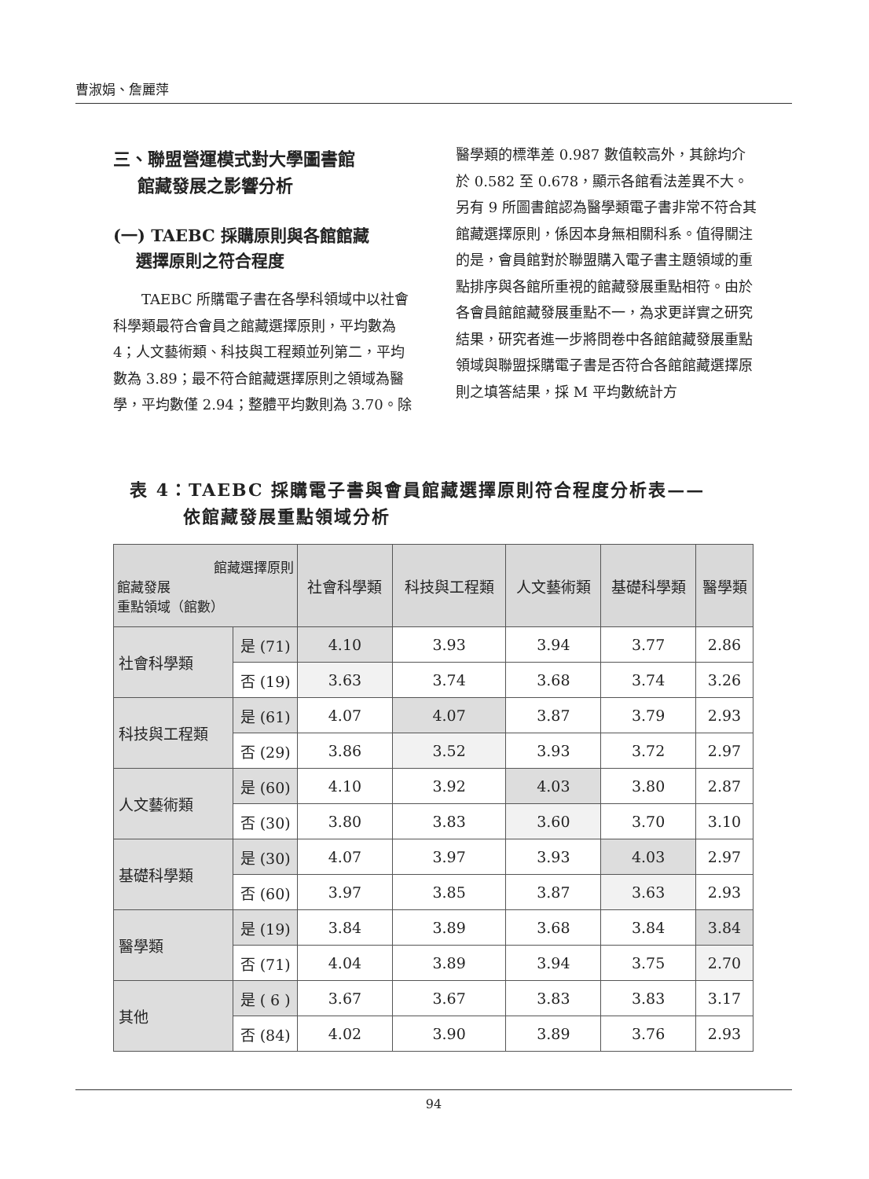曹淑娟、詹麗萍
三、聯盟營運模式對大學圖書館
館藏發展之影響分析
(一) TAEBC 採購原則與各館館藏
選擇原則之符合程度
TAEBC 所購電子書在各學科領域中以社會科學類最符合會員之館藏選擇原則，平均數為 4；人文藝術類、科技與工程類並列第二，平均數為 3.89；最不符合館藏選擇原則之領域為醫學，平均數僅 2.94；整體平均數則為 3.70。除
醫學類的標準差 0.987 數值較高外，其餘均介於 0.582 至 0.678，顯示各館看法差異不大。另有 9 所圖書館認為醫學類電子書非常不符合其館藏選擇原則，係因本身無相關科系。值得關注的是，會員館對於聯盟購入電子書主題領域的重點排序與各館所重視的館藏發展重點相符。由於各會員館館藏發展重點不一，為求更詳實之研究結果，研究者進一步將問卷中各館館藏發展重點領域與聯盟採購電子書是否符合各館館藏選擇原則之填答結果，採 M 平均數統計方
表 4：TAEBC 採購電子書與會員館藏選擇原則符合程度分析表——
依館藏發展重點領域分析
| 館藏選擇原則 館藏發展 重點領域（館數） | | 社會科學類 | 科技與工程類 | 人文藝術類 | 基礎科學類 | 醫學類 |
| --- | --- | --- | --- | --- | --- | --- |
| 社會科學類 | 是 (71) | 4.10 | 3.93 | 3.94 | 3.77 | 2.86 |
| | 否 (19) | 3.63 | 3.74 | 3.68 | 3.74 | 3.26 |
| 科技與工程類 | 是 (61) | 4.07 | 4.07 | 3.87 | 3.79 | 2.93 |
| | 否 (29) | 3.86 | 3.52 | 3.93 | 3.72 | 2.97 |
| 人文藝術類 | 是 (60) | 4.10 | 3.92 | 4.03 | 3.80 | 2.87 |
| | 否 (30) | 3.80 | 3.83 | 3.60 | 3.70 | 3.10 |
| 基礎科學類 | 是 (30) | 4.07 | 3.97 | 3.93 | 4.03 | 2.97 |
| | 否 (60) | 3.97 | 3.85 | 3.87 | 3.63 | 2.93 |
| 醫學類 | 是 (19) | 3.84 | 3.89 | 3.68 | 3.84 | 3.84 |
| | 否 (71) | 4.04 | 3.89 | 3.94 | 3.75 | 2.70 |
| 其他 | 是 ( 6 ) | 3.67 | 3.67 | 3.83 | 3.83 | 3.17 |
| | 否 (84) | 4.02 | 3.90 | 3.89 | 3.76 | 2.93 |
94